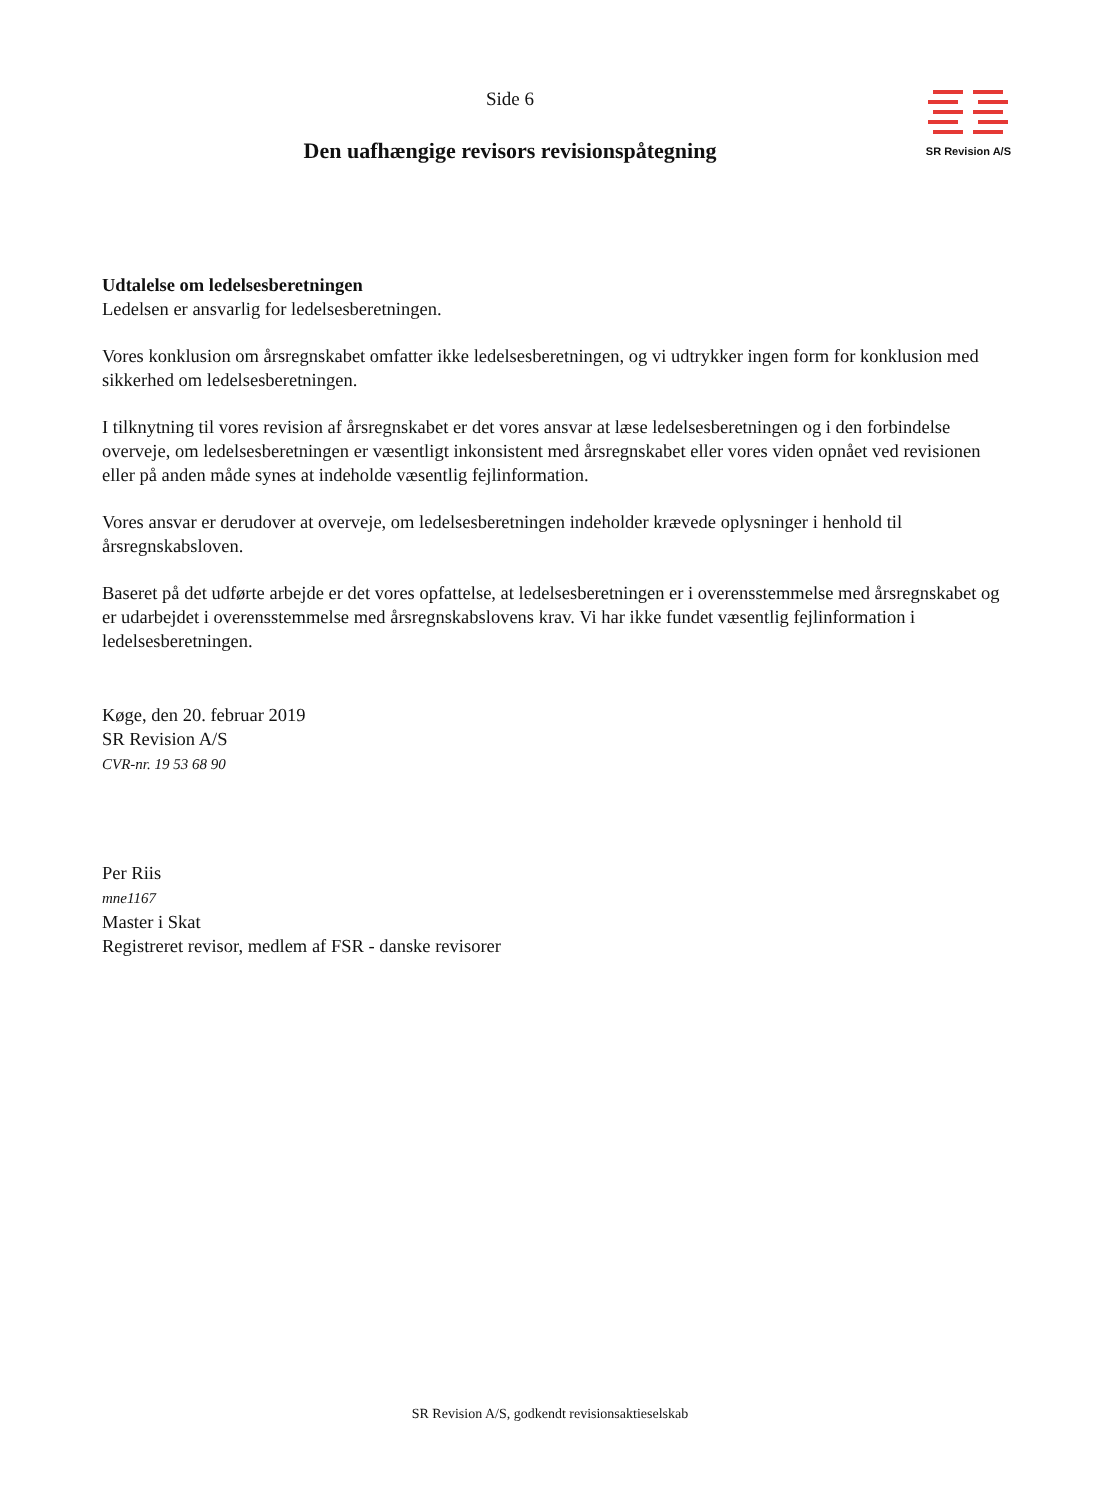Side 6
Den uafhængige revisors revisionspåtegning
SR Revision A/S
Udtalelse om ledelsesberetningen
Ledelsen er ansvarlig for ledelsesberetningen.
Vores konklusion om årsregnskabet omfatter ikke ledelsesberetningen, og vi udtrykker ingen form for konklusion med sikkerhed om ledelsesberetningen.
I tilknytning til vores revision af årsregnskabet er det vores ansvar at læse ledelsesberetningen og i den forbindelse overveje, om ledelsesberetningen er væsentligt inkonsistent med årsregnskabet eller vores viden opnået ved revisionen eller på anden måde synes at indeholde væsentlig fejlinformation.
Vores ansvar er derudover at overveje, om ledelsesberetningen indeholder krævede oplysninger i henhold til årsregnskabsloven.
Baseret på det udførte arbejde er det vores opfattelse, at ledelsesberetningen er i overensstemmelse med årsregnskabet og er udarbejdet i overensstemmelse med årsregnskabslovens krav. Vi har ikke fundet væsentlig fejlinformation i ledelsesberetningen.
Køge, den 20. februar 2019
SR Revision A/S
CVR-nr. 19 53 68 90
Per Riis
mne1167
Master i Skat
Registreret revisor, medlem af FSR - danske revisorer
SR Revision A/S, godkendt revisionsaktieselskab